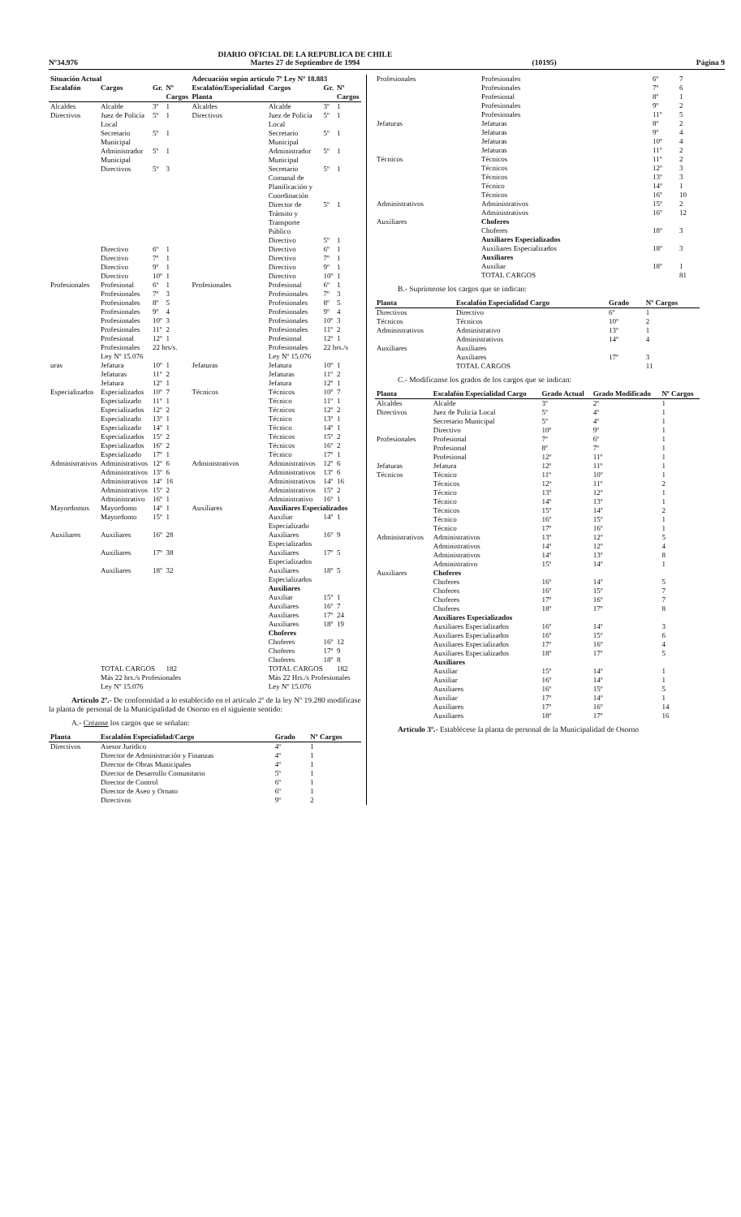Nº34.976 DIARIO OFICIAL DE LA REPUBLICA DE CHILE
Martes 27 de Septiembre de 1994 (10195) Página 9
| Situación Actual | | | | Adecuación según artículo 7º Ley Nº 18.883 | | | |
| Escalafón | Cargos | Gr. | Nº Cargos | Escalafón/Especialidad Planta | Cargos | Gr. | Nº Cargos |
| Alcaldes | Alcalde | 3º | 1 | Alcaldes | Alcalde | 3º | 1 |
| Directivos | Juez de Policía Local | 5º | 1 | Directivos | Juez de Policía Local | 5º | 1 |
| | Secretario Municipal | 5º | 1 | | Secretario Municipal | 5º | 1 |
| | Administrador Municipal | 5º | 1 | | Administrador Municipal | 5º | 1 |
| | Directivos | 5º | 3 | | Secretario Comunal de Planificación y Coordinación | 5º | 1 |
| | | | | | Director de Tránsito y Transporte Público | 5º | 1 |
| | | | | | Directivo | 5º | 1 |
| | Directivo | 6º | 1 | | Directivo | 6º | 1 |
| | Directivo | 7º | 1 | | Directivo | 7º | 1 |
| | Directivo | 9º | 1 | | Directivo | 9º | 1 |
| | Directivo | 10º | 1 | | Directivo | 10º | 1 |
| Profesionales | Profesional | 6º | 1 | Profesionales | Profesional | 6º | 1 |
| | Profesionales | 7º | 3 | | Profesionales | 7º | 3 |
| | Profesionales | 8º | 5 | | Profesionales | 8º | 5 |
| | Profesionales | 9º | 4 | | Profesionales | 9º | 4 |
| | Profesionales | 10º | 3 | | Profesionales | 10º | 3 |
| | Profesionales | 11º | 2 | | Profesionales | 11º | 2 |
| | Profesional | 12º | 1 | | Profesional | 12º | 1 |
| | Profesionales Ley Nº 15.076 | 22 hrs/s. | | | Profesionales Ley Nº 15.076 | 22 hrs./s | |
| uras | Jefatura | 10º | 1 | Jefaturas | Jefatura | 10º | 1 |
| | Jefaturas | 11º | 2 | | Jefaturas | 11º | 2 |
| | Jefatura | 12º | 1 | | Jefatura | 12º | 1 |
| Especializados | Especializados | 10º | 7 | Técnicos | Técnicos | 10º | 7 |
| | Especializado | 11º | 1 | | Técnico | 11º | 1 |
| | Especializados | 12º | 2 | | Técnicos | 12º | 2 |
| | Especializado | 13º | 1 | | Técnico | 13º | 1 |
| | Especializado | 14º | 1 | | Técnico | 14º | 1 |
| | Especializados | 15º | 2 | | Técnicos | 15º | 2 |
| | Especializados | 16º | 2 | | Técnicos | 16º | 2 |
| | Especializado | 17º | 1 | | Técnico | 17º | 1 |
| Administrativos | Administrativos | 12º | 6 | Administrativos | Administrativos | 12º | 6 |
| | Administrativos | 13º | 6 | | Administrativos | 13º | 6 |
| | Administrativos | 14º | 16 | | Administrativos | 14º | 16 |
| | Administrativos | 15º | 2 | | Administrativos | 15º | 2 |
| | Administrativo | 16º | 1 | | Administrativo | 16º | 1 |
| Mayordomos | Mayordomo | 14º | 1 | Auxiliares | Auxiliares Especializados | | |
| | Mayordomo | 15º | 1 | | Auxiliar Especializado | 14º | 1 |
| Auxiliares | Auxiliares | 16º | 28 | | Auxiliares Especializados | 16º | 9 |
| | Auxiliares | 17º | 38 | | Auxiliares Especializados | 17º | 5 |
| | Auxiliares | 18º | 32 | | Auxiliares Especializados | 18º | 5 |
| | | | | | Auxiliares | | |
| | | | | | Auxiliar | 15º | 1 |
| | | | | | Auxiliares | 16º | 7 |
| | | | | | Auxiliares | 17º | 24 |
| | | | | | Auxiliares | 18º | 19 |
| | | | | | Choferes | | |
| | | | | | Choferes | 16º | 12 |
| | | | | | Choferes | 17º | 9 |
| | | | | | Choferes | 18º | 8 |
| | TOTAL CARGOS | | 182 | | TOTAL CARGOS | | 182 |
| | Más 22 hrs./s Profesionales Ley Nº 15.076 | | | | Más 22 Hrs./s Profesionales Ley Nº 15.076 | | |
Artículo 2º.- De conformidad a lo establecido en el artículo 2º de la ley Nº 19.280 modifícase la planta de personal de la Municipalidad de Osorno en el siguiente sentido:
A.- Créanse los cargos que se señalan:
| Planta | Escalafón Especialidad/Cargo | Grado | Nº Cargos |
| --- | --- | --- | --- |
| Directivos | Asesor Jurídico | 4º | 1 |
| | Director de Administración y Finanzas | 4º | 1 |
| | Director de Obras Municipales | 4º | 1 |
| | Director de Desarrollo Comunitario | 5º | 1 |
| | Director de Control | 6º | 1 |
| | Director de Aseo y Ornato | 6º | 1 |
| | Directivos | 9º | 2 |
| Profesionales | Profesionales | 6º | 7 |
| | Profesionales | 7º | 6 |
| | Profesional | 8º | 1 |
| | Profesionales | 9º | 2 |
| | Profesionales | 11º | 5 |
| Jefaturas | Jefaturas | 8º | 2 |
| | Jefaturas | 9º | 4 |
| | Jefaturas | 10º | 4 |
| | Jefaturas | 11º | 2 |
| Técnicos | Técnicos | 11º | 2 |
| | Técnicos | 12º | 3 |
| | Técnicos | 13º | 3 |
| | Técnico | 14º | 1 |
| | Técnicos | 16º | 10 |
| Administrativos | Administrativos | 15º | 2 |
| | Administrativos | 16º | 12 |
| Auxiliares | Choferes | | |
| | Choferes | 18º | 3 |
| | Auxiliares Especializados | | |
| | Auxiliares Especializados | 18º | 3 |
| | Auxiliares | | |
| | Auxiliar | 18º | 1 |
| | TOTAL CARGOS | | 81 |
B.- Suprímense los cargos que se indican:
| Planta | Escalafón Especialidad Cargo | Grado | Nº Cargos |
| --- | --- | --- | --- |
| Directivos | Directivo | 6º | 1 |
| Técnicos | Técnicos | 10º | 2 |
| Administrativos | Administrativo | 13º | 1 |
| | Administrativos | 14º | 4 |
| Auxiliares | Auxiliares | | |
| | Auxiliares | 17º | 3 |
| | TOTAL CARGOS | | 11 |
C.- Modifícanse los grados de los cargos que se indican:
| Planta | Escalafón Especialidad Cargo | Grado Actual | Grado Modificado | Nº Cargos |
| --- | --- | --- | --- | --- |
| Alcaldes | Alcalde | 3º | 2º | 1 |
| Directivos | Juez de Policía Local | 5º | 4º | 1 |
| | Secretario Municipal | 5º | 4º | 1 |
| | Directivo | 10º | 9º | 1 |
| Profesionales | Profesional | 7º | 6º | 1 |
| | Profesional | 8º | 7º | 1 |
| | Profesional | 12º | 11º | 1 |
| Jefaturas | Jefatura | 12º | 11º | 1 |
| Técnicos | Técnico | 11º | 10º | 1 |
| | Técnicos | 12º | 11º | 2 |
| | Técnico | 13º | 12º | 1 |
| | Técnico | 14º | 13º | 1 |
| | Técnicos | 15º | 14º | 2 |
| | Técnico | 16º | 15º | 1 |
| | Técnico | 17º | 16º | 1 |
| Administrativos | Administrativos | 13º | 12º | 5 |
| | Administrativos | 14º | 12º | 4 |
| | Administrativos | 14º | 13º | 8 |
| | Administrativo | 15º | 14º | 1 |
| Auxiliares | Choferes | | | |
| | Choferes | 16º | 14º | 5 |
| | Choferes | 16º | 15º | 7 |
| | Choferes | 17º | 16º | 7 |
| | Choferes | 18º | 17º | 8 |
| | Auxiliares Especializados | | | |
| | Auxiliares Especializados | 16º | 14º | 3 |
| | Auxiliares Especializados | 16º | 15º | 6 |
| | Auxiliares Especializados | 17º | 16º | 4 |
| | Auxiliares Especializados | 18º | 17º | 5 |
| | Auxiliares | | | |
| | Auxiliar | 15º | 14º | 1 |
| | Auxiliar | 16º | 14º | 1 |
| | Auxiliares | 16º | 15º | 5 |
| | Auxiliar | 17º | 14º | 1 |
| | Auxiliares | 17º | 16º | 14 |
| | Auxiliares | 18º | 17º | 16 |
Artículo 3º.- Establécese la planta de personal de la Municipalidad de Osorno